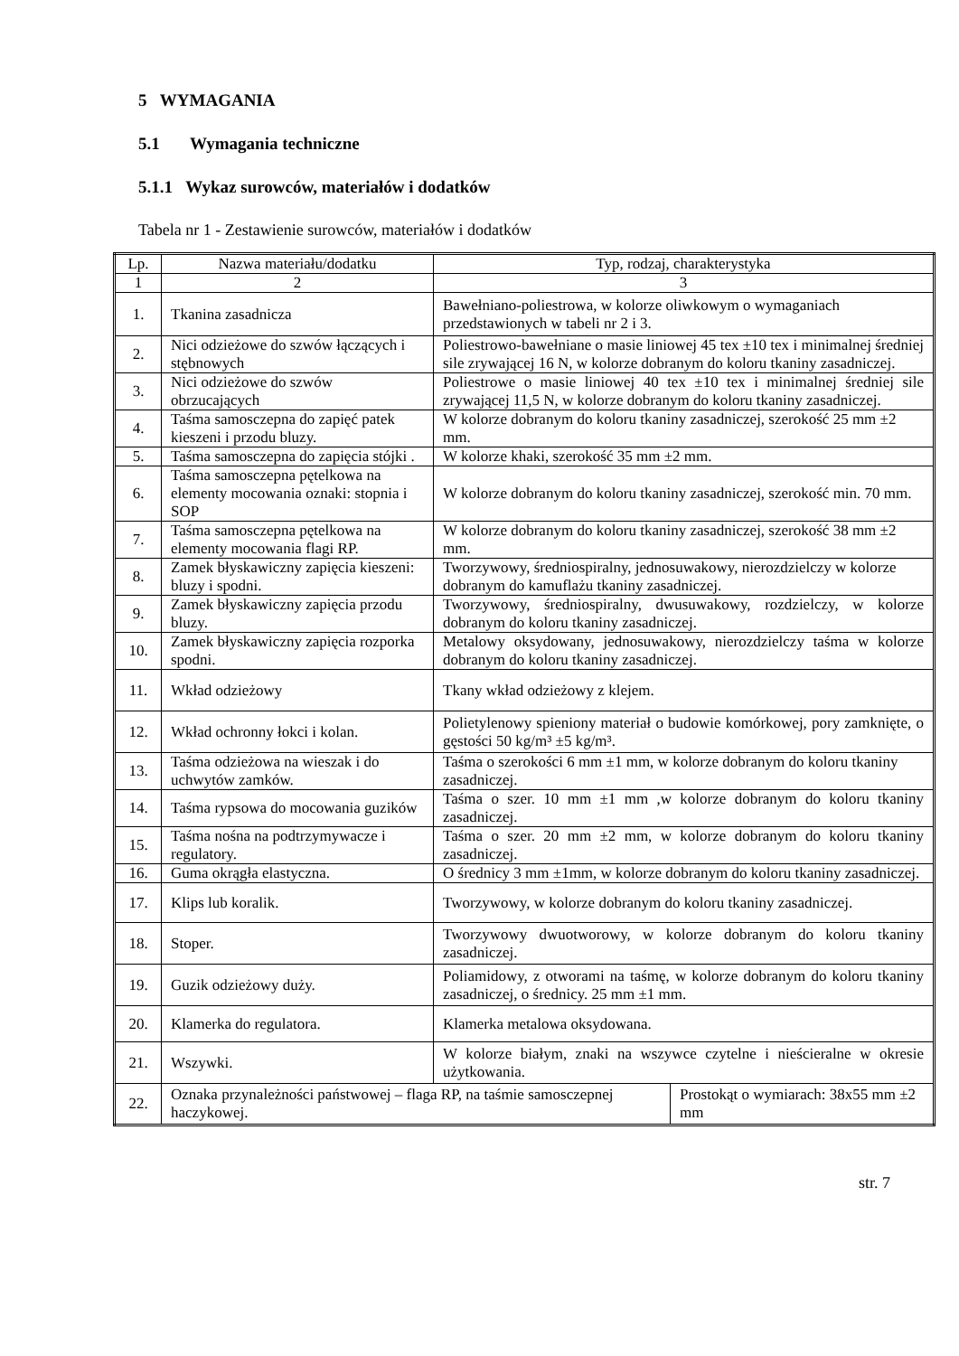5 WYMAGANIA
5.1 Wymagania techniczne
5.1.1 Wykaz surowców, materiałów i dodatków
Tabela nr 1 - Zestawienie surowców, materiałów i dodatków
| Lp. | Nazwa materiału/dodatku | Typ, rodzaj, charakterystyka | |
| --- | --- | --- | --- |
| 1 | 2 | 3 | |
| 1. | Tkanina zasadnicza | Bawełniano-poliestrowa, w kolorze oliwkowym o wymaganiach przedstawionych w tabeli nr 2 i 3. | |
| 2. | Nici odzieżowe do szwów łączących i stębnowych | Poliestrowo-bawełniane o masie liniowej 45 tex ±10 tex i minimalnej średniej sile zrywającej 16 N, w kolorze dobranym do koloru tkaniny zasadniczej. | |
| 3. | Nici odzieżowe do szwów obrzucających | Poliestrowe o masie liniowej 40 tex ±10 tex i minimalnej średniej sile zrywającej 11,5 N, w kolorze dobranym do koloru tkaniny zasadniczej. | |
| 4. | Taśma samosczepna do zapięć patek kieszeni i przodu bluzy. | W kolorze dobranym do koloru tkaniny zasadniczej, szerokość 25 mm ±2 mm. | |
| 5. | Taśma samosczepna do zapięcia stójki . | W kolorze khaki, szerokość 35 mm ±2 mm. | |
| 6. | Taśma samosczepna pętelkowa na elementy mocowania oznaki: stopnia i SOP | W kolorze dobranym do koloru tkaniny zasadniczej, szerokość min. 70 mm. | |
| 7. | Taśma samosczepna pętelkowa na elementy mocowania flagi RP. | W kolorze dobranym do koloru tkaniny zasadniczej, szerokość 38 mm ±2 mm. | |
| 8. | Zamek błyskawiczny zapięcia kieszeni: bluzy i spodni. | Tworzywowy, średniospiralny, jednosuwakowy, nierozdzielczy w kolorze dobranym do kamuflażu tkaniny zasadniczej. | |
| 9. | Zamek błyskawiczny zapięcia przodu bluzy. | Tworzywowy, średniospiralny, dwusuwakowy, rozdzielczy, w kolorze dobranym do koloru tkaniny zasadniczej. | |
| 10. | Zamek błyskawiczny zapięcia rozporka spodni. | Metalowy oksydowany, jednosuwakowy, nierozdzielczy taśma w kolorze dobranym do koloru tkaniny zasadniczej. | |
| 11. | Wkład odzieżowy | Tkany wkład odzieżowy z klejem. | |
| 12. | Wkład ochronny łokci i kolan. | Polietylenowy spieniony materiał o budowie komórkowej, pory zamknięte, o gęstości 50 kg/m³ ±5 kg/m³. | |
| 13. | Taśma odzieżowa na wieszak i do uchwytów zamków. | Taśma o szerokości 6 mm ±1 mm, w kolorze dobranym do koloru tkaniny zasadniczej. | |
| 14. | Taśma rypsowa do mocowania guzików | Taśma o szer. 10 mm ±1 mm ,w kolorze dobranym do koloru tkaniny zasadniczej. | |
| 15. | Taśma nośna na podtrzymywacze i regulatory. | Taśma o szer. 20 mm ±2 mm, w kolorze dobranym do koloru tkaniny zasadniczej. | |
| 16. | Guma okrągła elastyczna. | O średnicy 3 mm ±1mm, w kolorze dobranym do koloru tkaniny zasadniczej. | |
| 17. | Klips lub koralik. | Tworzywowy, w kolorze dobranym do koloru tkaniny zasadniczej. | |
| 18. | Stoper. | Tworzywowy dwuotworowy, w kolorze dobranym do koloru tkaniny zasadniczej. | |
| 19. | Guzik odzieżowy duży. | Poliamidowy, z otworami na taśmę, w kolorze dobranym do koloru tkaniny zasadniczej, o średnicy. 25 mm ±1 mm. | |
| 20. | Klamerka do regulatora. | Klamerka metalowa oksydowana. | |
| 21. | Wszywki. | W kolorze białym, znaki na wszywce czytelne i nieścieralne w okresie użytkowania. | |
| 22. | Oznaka przynależności państwowej – flaga RP, na taśmie samosczepnej haczykowej. | | Prostokąt o wymiarach: 38x55 mm ±2 mm |
str. 7